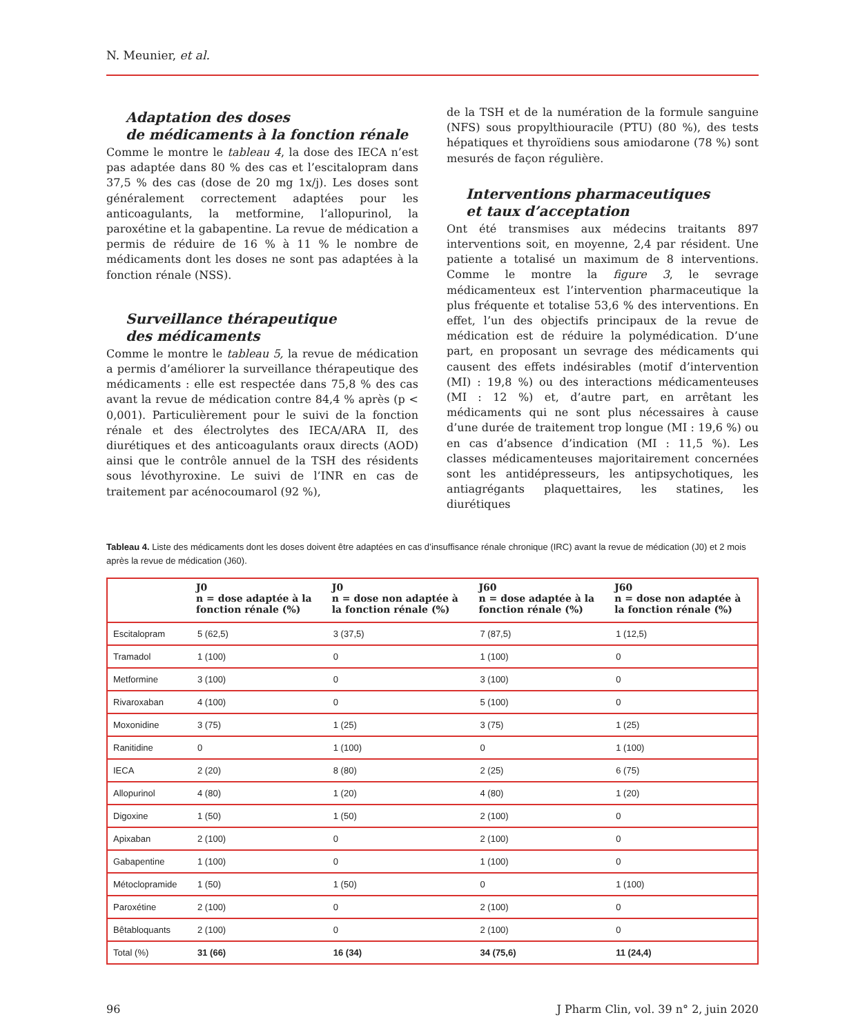N. Meunier, et al.
Adaptation des doses
de médicaments à la fonction rénale
Comme le montre le tableau 4, la dose des IECA n’est pas adaptée dans 80 % des cas et l’escitalopram dans 37,5 % des cas (dose de 20 mg 1x/j). Les doses sont généralement correctement adaptées pour les anticoagulants, la metformine, l’allopurinol, la paroxétine et la gabapentine. La revue de médication a permis de réduire de 16 % à 11 % le nombre de médicaments dont les doses ne sont pas adaptées à la fonction rénale (NSS).
Surveillance thérapeutique
des médicaments
Comme le montre le tableau 5, la revue de médication a permis d’améliorer la surveillance thérapeutique des médicaments : elle est respectée dans 75,8 % des cas avant la revue de médication contre 84,4 % après (p < 0,001). Particulièrement pour le suivi de la fonction rénale et des électrolytes des IECA/ARA II, des diurétiques et des anticoagulants oraux directs (AOD) ainsi que le contrôle annuel de la TSH des résidents sous lévothyroxine. Le suivi de l’INR en cas de traitement par acénocoumarol (92 %),
de la TSH et de la numération de la formule sanguine (NFS) sous propylthiouracile (PTU) (80 %), des tests hépatiques et thyroïdiens sous amiodarone (78 %) sont mesurés de façon régulière.
Interventions pharmaceutiques
et taux d’acceptation
Ont été transmises aux médecins traitants 897 interventions soit, en moyenne, 2,4 par résident. Une patiente a totalisé un maximum de 8 interventions. Comme le montre la figure 3, le sevrage médicamenteux est l’intervention pharmaceutique la plus fréquente et totalise 53,6 % des interventions. En effet, l’un des objectifs principaux de la revue de médication est de réduire la polymédication. D’une part, en proposant un sevrage des médicaments qui causent des effets indésirables (motif d’intervention (MI) : 19,8 %) ou des interactions médicamenteuses (MI : 12 %) et, d’autre part, en arrêtant les médicaments qui ne sont plus nécessaires à cause d’une durée de traitement trop longue (MI : 19,6 %) ou en cas d’absence d’indication (MI : 11,5 %). Les classes médicamenteuses majoritairement concernées sont les antidépresseurs, les antipsychotiques, les antiagrégants plaquettaires, les statines, les diurétiques
Tableau 4. Liste des médicaments dont les doses doivent être adaptées en cas d’insuffisance rénale chronique (IRC) avant la revue de médication (J0) et 2 mois après la revue de médication (J60).
| | J0 n = dose adaptée à la fonction rénale (%) | J0 n = dose non adaptée à la fonction rénale (%) | J60 n = dose adaptée à la fonction rénale (%) | J60 n = dose non adaptée à la fonction rénale (%) |
| --- | --- | --- | --- | --- |
| Escitalopram | 5 (62,5) | 3 (37,5) | 7 (87,5) | 1 (12,5) |
| Tramadol | 1 (100) | 0 | 1 (100) | 0 |
| Metformine | 3 (100) | 0 | 3 (100) | 0 |
| Rivaroxaban | 4 (100) | 0 | 5 (100) | 0 |
| Moxonidine | 3 (75) | 1 (25) | 3 (75) | 1 (25) |
| Ranitidine | 0 | 1 (100) | 0 | 1 (100) |
| IECA | 2 (20) | 8 (80) | 2 (25) | 6 (75) |
| Allopurinol | 4 (80) | 1 (20) | 4 (80) | 1 (20) |
| Digoxine | 1 (50) | 1 (50) | 2 (100) | 0 |
| Apixaban | 2 (100) | 0 | 2 (100) | 0 |
| Gabapentine | 1 (100) | 0 | 1 (100) | 0 |
| Métoclopramide | 1 (50) | 1 (50) | 0 | 1 (100) |
| Paroxétine | 2 (100) | 0 | 2 (100) | 0 |
| Bêtabloquants | 2 (100) | 0 | 2 (100) | 0 |
| Total (%) | 31 (66) | 16 (34) | 34 (75,6) | 11 (24,4) |
96 J Pharm Clin, vol. 39 n° 2, juin 2020